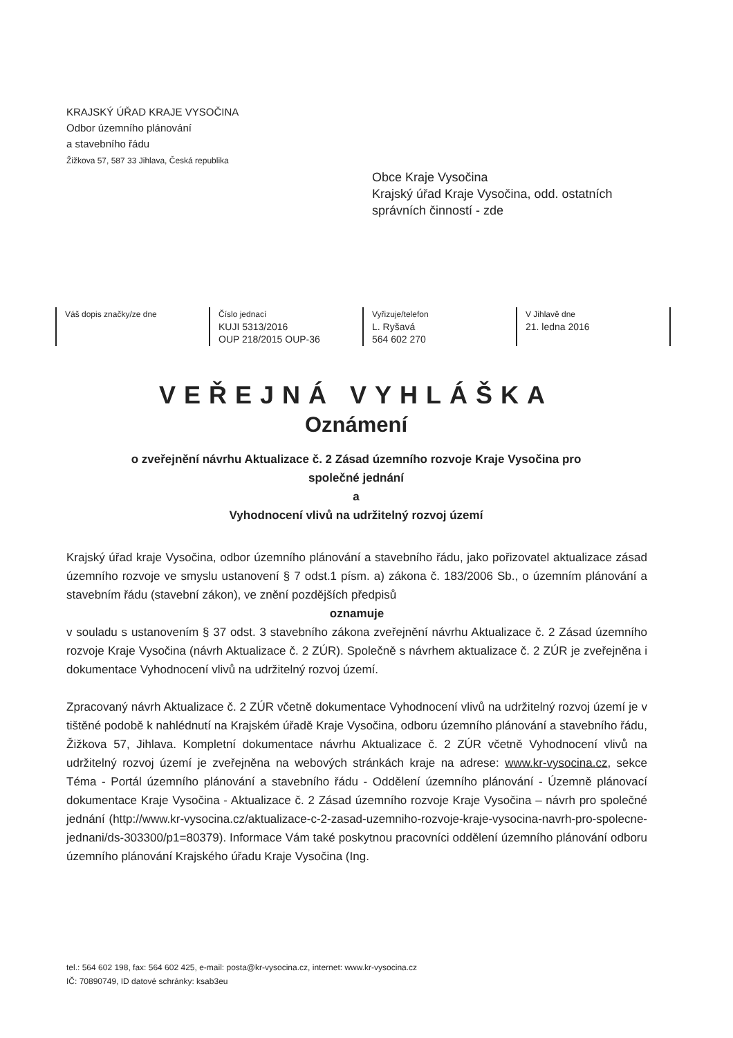KRAJSKÝ ÚŘAD KRAJE VYSOČINA
Odbor územního plánování
a stavebního řádu
Žižkova 57, 587 33 Jihlava, Česká republika
Obce Kraje Vysočina
Krajský úřad Kraje Vysočina, odd. ostatních
správních činností - zde
| Váš dopis značky/ze dne | Číslo jednací KUJI 5313/2016 OUP 218/2015 OUP-36 | Vyřizuje/telefon L. Ryšavá 564 602 270 | V Jihlavě dne 21. ledna 2016 |
VEŘEJNÁ VYHLÁŠKA
Oznámení
o zveřejnění návrhu Aktualizace č. 2 Zásad územního rozvoje Kraje Vysočina pro
společné jednání
a
Vyhodnocení vlivů na udržitelný rozvoj území
Krajský úřad kraje Vysočina, odbor územního plánování a stavebního řádu, jako pořizovatel aktualizace zásad územního rozvoje ve smyslu ustanovení § 7 odst.1 písm. a) zákona č. 183/2006 Sb., o územním plánování a stavebním řádu (stavební zákon), ve znění pozdějších předpisů
oznamuje
v souladu s ustanovením § 37 odst. 3 stavebního zákona zveřejnění návrhu Aktualizace č. 2 Zásad územního rozvoje Kraje Vysočina (návrh Aktualizace č. 2 ZÚR). Společně s návrhem aktualizace č. 2 ZÚR je zveřejněna i dokumentace Vyhodnocení vlivů na udržitelný rozvoj území.
Zpracovaný návrh Aktualizace č. 2 ZÚR včetně dokumentace Vyhodnocení vlivů na udržitelný rozvoj území je v tištěné podobě k nahlédnutí na Krajském úřadě Kraje Vysočina, odboru územního plánování a stavebního řádu, Žižkova 57, Jihlava. Kompletní dokumentace návrhu Aktualizace č. 2 ZÚR včetně Vyhodnocení vlivů na udržitelný rozvoj území je zveřejněna na webových stránkách kraje na adrese: www.kr-vysocina.cz, sekce Téma - Portál územního plánování a stavebního řádu - Oddělení územního plánování - Územně plánovací dokumentace Kraje Vysočina - Aktualizace č. 2 Zásad územního rozvoje Kraje Vysočina – návrh pro společné jednání (http://www.kr-vysocina.cz/aktualizace-c-2-zasad-uzemniho-rozvoje-kraje-vysocina-navrh-pro-spolecne-jednani/ds-303300/p1=80379). Informace Vám také poskytnou pracovníci oddělení územního plánování odboru územního plánování Krajského úřadu Kraje Vysočina (Ing.
tel.: 564 602 198, fax: 564 602 425, e-mail: posta@kr-vysocina.cz, internet: www.kr-vysocina.cz
IČ: 70890749, ID datové schránky: ksab3eu